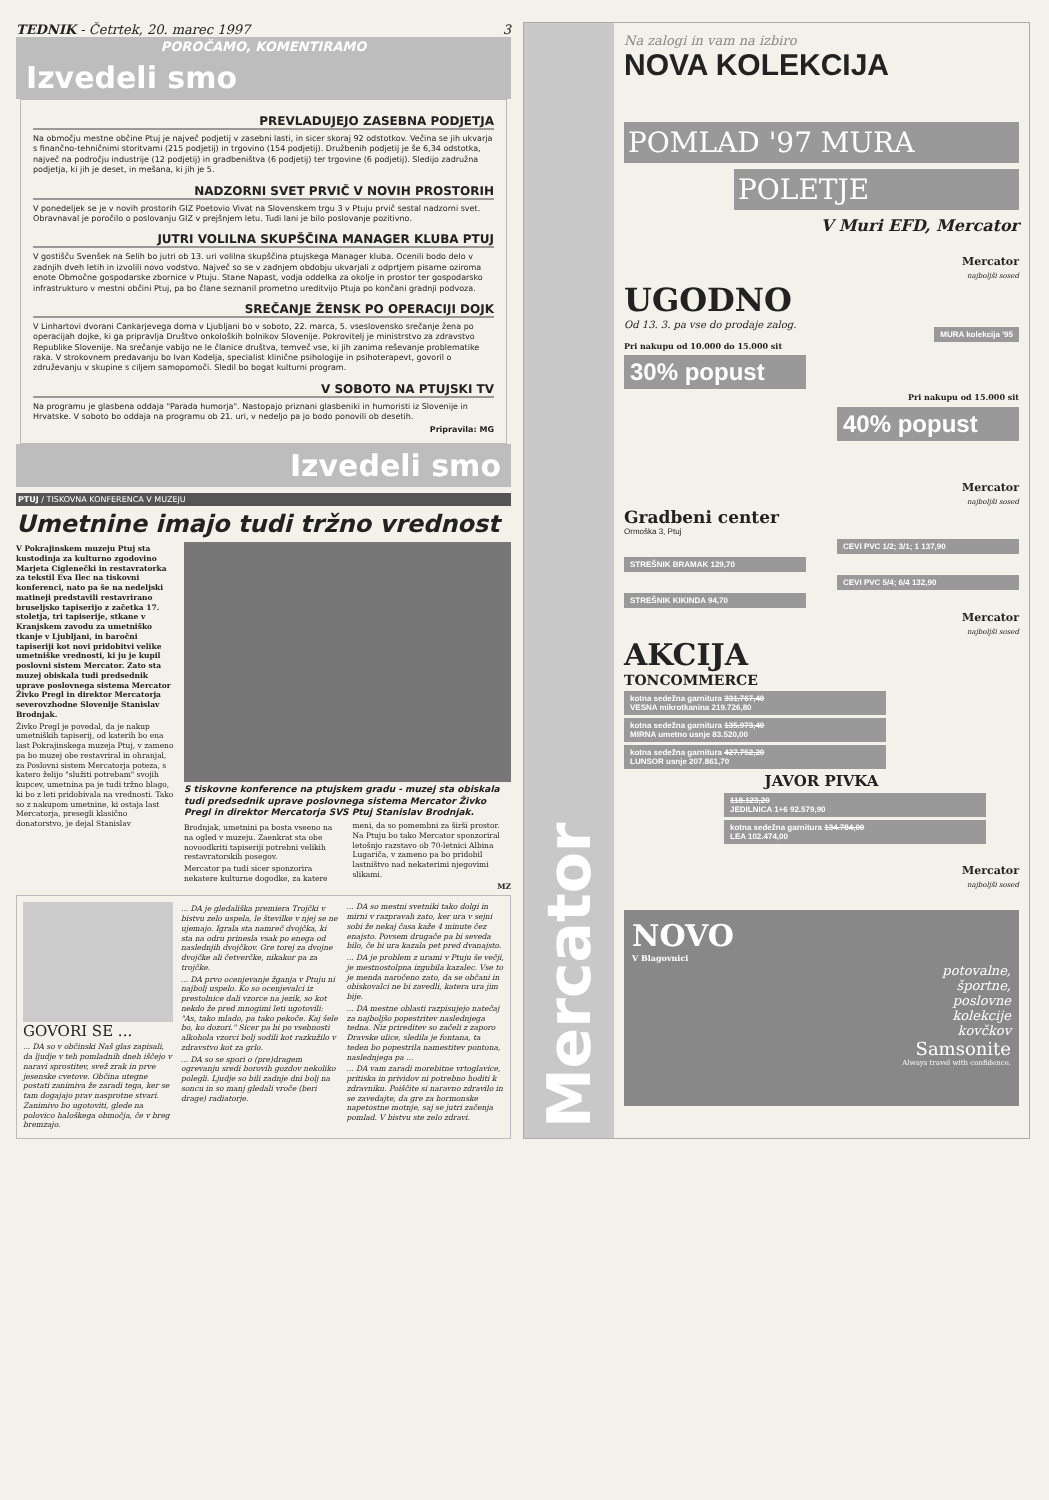TEDNIK - Četrtek, 20. marec 1997 3
POROČAMO, KOMENTIRAMO
Izvedeli smo
PREVLADUJEJO ZASEBNA PODJETJA
Na območju mestne občine Ptuj je največ podjetij v zasebni lasti, in sicer skoraj 92 odstotkov. Večina se jih ukvarja s finančno-tehničnimi storitvami (215 podjetij) in trgovino (154 podjetij). Družbenih podjetij je še 6,34 odstotka, največ na področju industrije (12 podjetij) in gradbeništva (6 podjetij) ter trgovine (6 podjetij). Sledijo zadružna podjetja, ki jih je deset, in mešana, ki jih je 5.
NADZORNI SVET PRVIČ V NOVIH PROSTORIH
V ponedeljek se je v novih prostorih GIZ Poetovio Vivat na Slovenskem trgu 3 v Ptuju prvič sestal nadzorni svet. Obravnaval je poročilo o poslovanju GIZ v prejšnjem letu. Tudi lani je bilo poslovanje pozitivno.
JUTRI VOLILNA SKUPŠČINA MANAGER KLUBA PTUJ
V gostišču Svenšek na Selih bo jutri ob 13. uri volilna skupščina ptujskega Manager kluba. Ocenili bodo delo v zadnjih dveh letih in izvolili novo vodstvo. Največ so se v zadnjem obdobju ukvarjali z odprtjem pisarne oziroma enote Območne gospodarske zbornice v Ptuju. Stane Napast, vodja oddelka za okolje in prostor ter gospodarsko infrastrukturo v mestni občini Ptuj, pa bo člane seznanil prometno ureditvijo Ptuja po končani gradnji podvoza.
SREČANJE ŽENSK PO OPERACIJI DOJK
V Linhartovi dvorani Cankarjevega doma v Ljubljani bo v soboto, 22. marca, 5. vseslovensko srečanje žena po operacijah dojke, ki ga pripravlja Društvo onkoloških bolnikov Slovenije. Pokrovitelj je ministrstvo za zdravstvo Republike Slovenije. Na srečanje vabijo ne le članice društva, temveč vse, ki jih zanima reševanje problematike raka. V strokovnem predavanju bo Ivan Kodelja, specialist klinične psihologije in psihoterapevt, govoril o združevanju v skupine s ciljem samopomoči. Sledil bo bogat kulturni program.
V SOBOTO NA PTUJSKI TV
Na programu je glasbena oddaja "Parada humorja". Nastopajo priznani glasbeniki in humoristi iz Slovenije in Hrvatske. V soboto bo oddaja na programu ob 21. uri, v nedeljo pa jo bodo ponovili ob desetih.
Pripravila: MG
Izvedeli smo
PTUJ / TISKOVNA KONFERENCA V MUZEJU
Umetnine imajo tudi tržno vrednost
V Pokrajinskem muzeju Ptuj sta kustodinja za kulturno zgodovino Marjeta Ciglenečki in restavratorka za tekstil Eva Ilec na tiskovni konferenci, nato pa še na nedeljski matineji predstavili restavrirano bruseljsko tapiserijo z začetka 17. stoletja, tri tapiserije, stkane v Kranjskem zavodu za umetniško tkanje v Ljubljani, in baročni tapiseriji kot novi pridobitvi velike umetniške vrednosti, ki ju je kupil poslovni sistem Mercator. Zato sta muzej obiskala tudi predsednik uprave poslovnega sistema Mercator Živko Pregl in direktor Mercatorja severovzhodne Slovenije Stanislav Brodnjak.
Živko Pregl je povedal, da je nakup umetniških tapiserij, od katerih bo ena last Pokrajinskega muzeja Ptuj, v zameno pa bo muzej obe restavriral in ohranjal, za Poslovni sistem Mercatorja poteza, s katero želijo "služiti potrebam" svojih kupcev, umetnina pa je tudi tržno blago, ki bo z leti pridobivala na vrednosti. Tako so z nakupom umetnine, ki ostaja last Mercatorja, presegli klasično donatorstvo, je dejal Stanislav
S tiskovne konference na ptujskem gradu - muzej sta obiskala tudi predsednik uprave poslovnega sistema Mercator Živko Pregl in direktor Mercatorja SVS Ptuj Stanislav Brodnjak.
Brodnjak, umetnini pa bosta vseeno na na ogled v muzeju. Zaenkrat sta obe novoodkriti tapiseriji potrebni velikih restavratorskih posegov.
Mercator pa tudi sicer sponzorira nekatere kulturne dogodke, za katere meni, da so pomembni za širši prostor. Na Ptuju bo tako Mercator sponzoriral letošnjo razstavo ob 70-letnici Albina Lugariča, v zameno pa bo pridobil lastništvo nad nekaterimi njegovimi slikami.
MZ
GOVORI SE ...
... DA so v občinski Naš glas zapisali, da ljudje v teh pomladnih dneh iščejo v naravi sprostitev, svež zrak in prve jesenske cvetove. Občina utegne postati zanimiva že zaradi tega, ker se tam dogajajo prav nasprotne stvari. Zanimivo bo ugotoviti, glede na polovico haloškega območja, če v breg bremzajo.
... DA je gledališka premiera Trojčki v bistvu zelo uspela, le številke v njej se ne ujemajo. Igrala sta namreč dvojčka, ki sta na odru prinesla vsak po enega od naslednjih dvojčkov. Gre torej za dvojne dvojčke ali četverčke, nikakor pa za trojčke.
... DA prvo ocenjevanje žganja v Ptuju ni najbolj uspelo. Ko so ocenjevalci iz prestolnice dali vzorce na jezik, so kot nekdo že pred mnogimi leti ugotovili: "As, tako mlado, pa tako pekoče. Kaj šele bo, ko dozori." Sicer pa bi po vsebnosti alkohola vzorci bolj sodili kot razkužilo v zdravstvo kot za grlo.
... DA so se spori o (pre)dragem ogrevanju sredi borovih gozdov nekoliko polegli. Ljudje so bili zadnje dni bolj na soncu in so manj gledali vroče (beri drage) radiatorje.
... DA so mestni svetniki tako dolgi in mirni v razpravah zato, ker ura v sejni sobi že nekaj časa kaže 4 minute čez enajsto. Povsem drugače pa bi seveda bilo, če bi ura kazala pet pred dvanajsto.
... DA je problem z urami v Ptuju še večji, je mestnostolpna izgubila kazalec. Vse to je menda naročeno zato, da se občani in obiskovalci ne bi zavedli, katera ura jim bije.
... DA mestne oblasti razpisujejo natečaj za najboljšo popestritev naslednjega tedna. Niz prireditev so začeli z zaporo Dravske ulice, sledila je fontana, ta teden bo popestrila namestitev pontona, naslednjega pa ...
... DA vam zaradi morebitne vrtoglavice, pritiska in prividov ni potrebno hoditi k zdravniku. Poiščite si naravno zdravilo in se zavedajte, da gre za hormonske napetostne motnje, saj se jutri začenja pomlad. V bistvu ste zelo zdravi.
Mercator
Na zalogi in vam na izbiro
NOVA KOLEKCIJA
POMLAD '97 MURA
POLETJE
V Muri EFD, Mercator
Mercator
najboljši sosed
UGODNO
Od 13. 3. pa vse do prodaje zalog.
MURA kolekcija '95
Pri nakupu od 10.000 do 15.000 sit
30% popust
Pri nakupu od 15.000 sit
40% popust
Mercator
najboljši sosed
Gradbeni center
Ormoška 3, Ptuj
CEVI PVC 1/2; 3/1; 1 137,90
STREŠNIK BRAMAK 129,70
CEVI PVC 5/4; 6/4 132,90
STREŠNIK KIKINDA 94,70
Mercator
najboljši sosed
AKCIJA
TONCOMMERCE
kotna sedežna garnitura 331.767,40
VESNA mikrotkanina 219.726,80
kotna sedežna garnitura 135.973,40
MIRNA umetno usnje 83.520,00
kotna sedežna garnitura 427.752,20
LUNSOR usnje 207.861,70
JAVOR PIVKA
118.123,20
JEDILNICA 1+6 92.579,90
kotna sedežna garnitura 134.784,00
LEA 102.474,00
Mercator
najboljši sosed
NOVO
V Blagovnici
potovalne,
športne,
poslovne
kolekcije
kovčkov
Samsonite
Always travel with confidence.